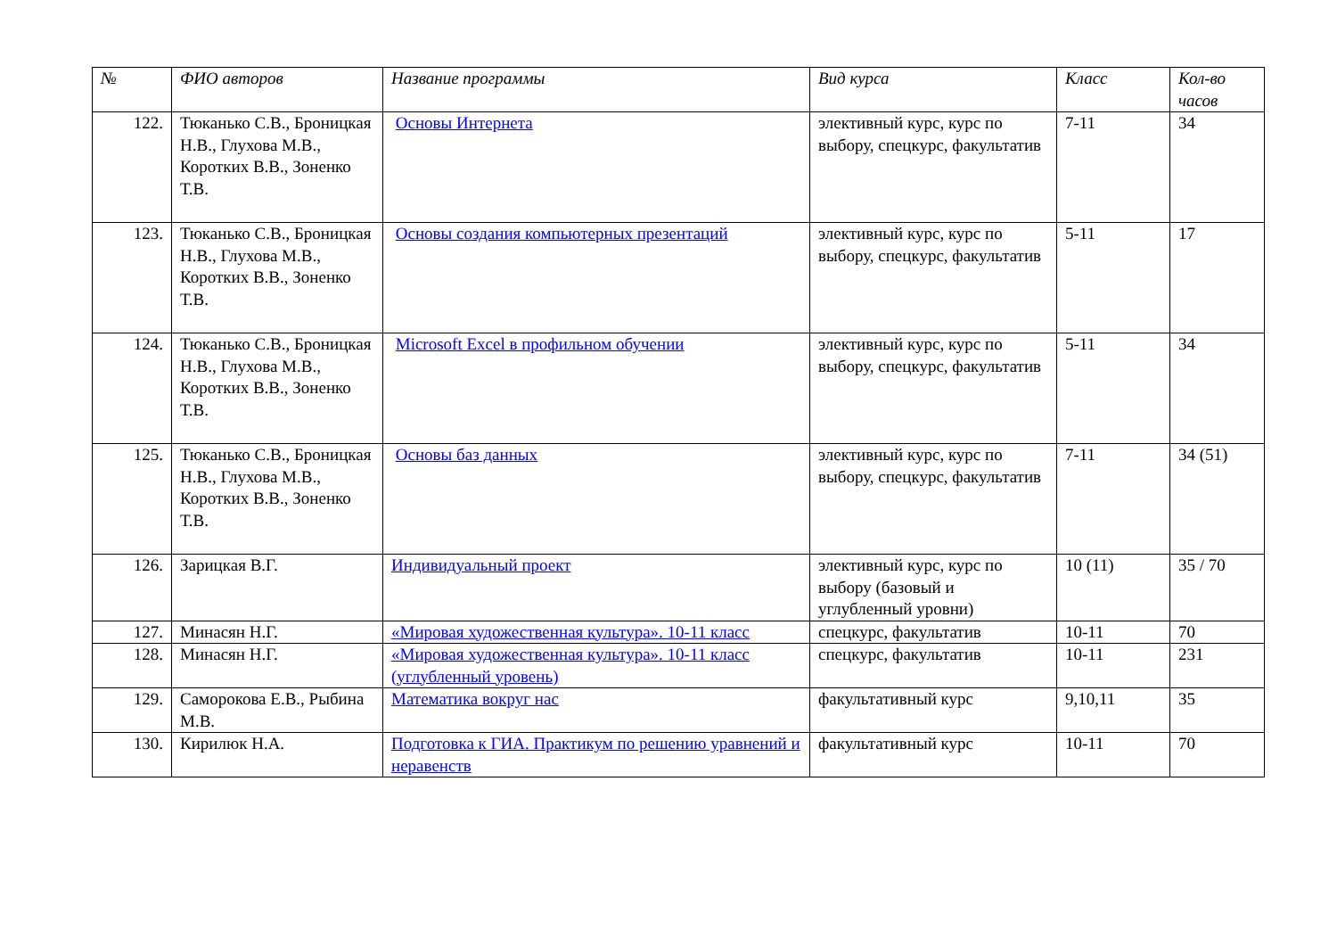| № | ФИО авторов | Название программы | Вид курса | Класс | Кол-во часов |
| --- | --- | --- | --- | --- | --- |
| 122. | Тюканько С.В., Броницкая Н.В., Глухова М.В., Коротких В.В., Зоненко Т.В. | Основы Интернета | элективный курс, курс по выбору, спецкурс, факультатив | 7-11 | 34 |
| 123. | Тюканько С.В., Броницкая Н.В., Глухова М.В., Коротких В.В., Зоненко Т.В. | Основы создания компьютерных презентаций | элективный курс, курс по выбору, спецкурс, факультатив | 5-11 | 17 |
| 124. | Тюканько С.В., Броницкая Н.В., Глухова М.В., Коротких В.В., Зоненко Т.В. | Microsoft Excel в профильном обучении | элективный курс, курс по выбору, спецкурс, факультатив | 5-11 | 34 |
| 125. | Тюканько С.В., Броницкая Н.В., Глухова М.В., Коротких В.В., Зоненко Т.В. | Основы баз данных | элективный курс, курс по выбору, спецкурс, факультатив | 7-11 | 34 (51) |
| 126. | Зарицкая В.Г. | Индивидуальный проект | элективный курс, курс по выбору (базовый и углубленный уровни) | 10 (11) | 35 / 70 |
| 127. | Минасян Н.Г. | «Мировая художественная культура». 10-11 класс | спецкурс, факультатив | 10-11 | 70 |
| 128. | Минасян Н.Г. | «Мировая художественная культура». 10-11 класс (углубленный уровень) | спецкурс, факультатив | 10-11 | 231 |
| 129. | Саморокова Е.В., Рыбина М.В. | Математика вокруг нас | факультативный курс | 9,10,11 | 35 |
| 130. | Кирилюк Н.А. | Подготовка к ГИА. Практикум по решению уравнений и неравенств | факультативный курс | 10-11 | 70 |